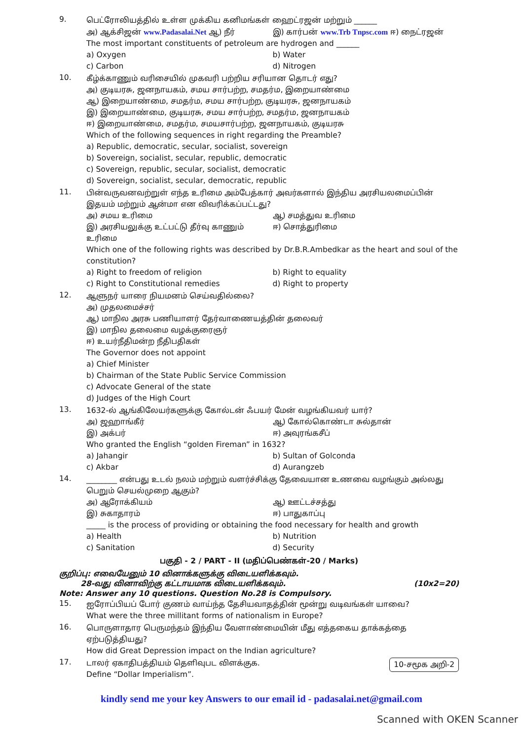9.
பெட்ரோலியத்தில் உள்ள முக்கிய கனிமங்கள் ஹைட்ரஜன் மற்றும் ______
அ) ஆக்சிஜன் www.Padasalai.Net ஆ) நீர்
இ) கார்பன் www.Trb Tnpsc.com ஈ) நைட்ரஜன்
The most important constituents of petroleum are hydrogen and ______
a) Oxygen b) Water
c) Carbon d) Nitrogen
10.
கீழ்க்காணும் வரிசையில் முகவரி பற்றிய சரியான தொடர் எது?
அ) குடியரசு, ஜனநாயகம், சமய சார்பற்ற, சமதர்ம, இறையாண்மை
ஆ) இறையாண்மை, சமதர்ம, சமய சார்பற்ற, குடியரசு, ஜனநாயகம்
இ) இறையாண்மை, குடியரசு, சமய சார்பற்ற, சமதர்ம, ஜனநாயகம்
ஈ) இறையாண்மை, சமதர்ம, சமயசார்பற்ற, ஜனநாயகம், குடியரசு
Which of the following sequences in right regarding the Preamble?
a) Republic, democratic, secular, socialist, sovereign
b) Sovereign, socialist, secular, republic, democratic
c) Sovereign, republic, secular, socialist, democratic
d) Sovereign, socialist, secular, democratic, republic
11.
பின்வருவனவற்றுள் எந்த உரிமை அம்பேத்கார் அவர்களால் இந்திய அரசியலமைப்பின் இதயம் மற்றும் ஆன்மா என விவரிக்கப்பட்டது?
அ) சமய உரிமை ஆ) சமத்துவ உரிமை
இ) அரசியலுக்கு உட்பட்டு தீர்வு காணும் உரிமை
ஈ) சொத்துரிமை
Which one of the following rights was described by Dr.B.R.Ambedkar as the heart and soul of the constitution?
a) Right to freedom of religion
b) Right to equality
c) Right to Constitutional remedies
d) Right to property
12.
ஆளுநர் யாரை நியமனம் செய்வதில்லை?
அ) முதலமைச்சர்
ஆ) மாநில அரசு பணியாளர் தேர்வாணையத்தின் தலைவர்
இ) மாநில தலைமை வழக்குரைஞர்
ஈ) உயர்நீதிமன்ற நீதிபதிகள்
The Governor does not appoint
a) Chief Minister
b) Chairman of the State Public Service Commission
c) Advocate General of the state
d) Judges of the High Court
13.
1632-ல் ஆங்கிலேயர்களுக்கு கோல்டன் ஃபயர் மேன் வழங்கியவர் யார்?
அ) ஜஹாங்கீர் ஆ) கோல்கொண்டா சுல்தான்
இ) அக்பர் ஈ) அவுரங்கசீப்
Who granted the English “golden Fireman” in 1632?
a) Jahangir b) Sultan of Golconda
c) Akbar d) Aurangzeb
14.
________ என்பது உடல் நலம் மற்றும் வளர்ச்சிக்கு தேவையான உணவை வழங்கும் அல்லது பெறும் செயல்முறை ஆகும்?
அ) ஆரோக்கியம் ஆ) ஊட்டச்சத்து
இ) சுகாதாரம் ஈ) பாதுகாப்பு
_____ is the process of providing or obtaining the food necessary for health and growth
a) Health b) Nutrition
c) Sanitation d) Security
பகுதி - 2 / PART - II (மதிப்பெண்கள்-20 / Marks)
குறிப்பு: எவையேனும் 10 வினாக்களுக்கு விடையளிக்கவும்.
28-வது வினாவிற்கு கட்டாயமாக விடையளிக்கவும். (10x2=20)
Note: Answer any 10 questions. Question No.28 is Compulsory.
15.
ஐரோப்பியப் போர் குணம் வாய்ந்த தேசியவாதத்தின் மூன்று வடிவங்கள் யாவை?
What were the three millitant forms of nationalism in Europe?
16.
பொருளாதார பெருமந்தம் இந்திய வேளாண்மையின் மீது எத்தகைய தாக்கத்தை ஏற்படுத்தியது?
How did Great Depression impact on the Indian agriculture?
17.
டாலர் ஏகாதிபத்தியம் தெளிவுபட விளக்குக. 10-சமூக அறி-2
Define “Dollar Imperialism”.
kindly send me your key Answers to our email id - padasalai.net@gmail.com
Scanned with OKEN Scanner